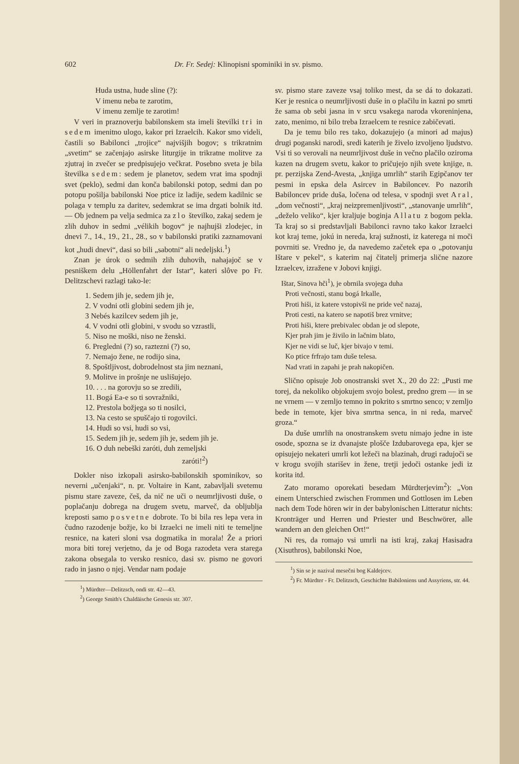602 Dr. Fr. Sedej: Klinopisni spominiki in sv. pismo.
Huda ustna, hude sline (?):
V imenu neba te zarotim,
V imenu zemlje te zarotim!
V veri in praznoverju babilonskem sta imeli številki tri in sedem imenitno ulogo, kakor pri Izraelcih. Kakor smo videli, častili so Babilonci „trojice“ najvišjih bogov; s trikratnim „svetim“ se začenjajo asirske liturgije in trikratne molitve za zjutraj in zvečer se predpisujejo večkrat. Posebno sveta je bila številka sedem: sedem je planetov, sedem vrat ima spodnji svet (peklo), sedmi dan konča babilonski potop, sedmi dan po potopu pošilja babilonski Noe ptice iz ladije, sedem kadilnic se polaga v templu za daritev, sedemkrat se ima drgati bolnik itd. — Ob jednem pa velja sedmica za zlo številko, zakaj sedem je zlih duhov in sedmi „vélikih bogov“ je najhujši zlodejec, in dnevi 7., 14., 19., 21., 28., so v babilonski pratiki zaznamovani kot „hudi dnevi“, dasi so bili „sabotni“ ali nedeljski.<sup>1</sup>)
Znan je úrok o sedmih zlih duhovih, nahajajoč se v pesniškem delu „Höllenfahrt der Istar“, kateri slôve po Fr. Delitzschevi razlagi tako-le:
1. Sedem jih je, sedem jih je,
2. V vodni otli globini sedem jih je,
3 Nebés kazilcev sedem jih je,
4. V vodni otli globini, v svodu so vzrastli,
5. Niso ne moški, niso ne ženski.
6. Pregledni (?) so, raztezni (?) so,
7. Nemajo žene, ne rodijo sina,
8. Spoštljivost, dobrodelnost sta jim neznani,
9. Molitve in prošnje ne uslišujejo.
10. . . . na gorovju so se zredili,
11. Bogá Ea-e so ti sovražniki,
12. Prestola božjega so ti nosilci,
13. Na cesto se spuščajo ti rogovilci.
14. Hudi so vsi, hudi so vsi,
15. Sedem jih je, sedem jih je, sedem jih je.
16. O duh nebeški zaróti, duh zemeljski
zaróti!<sup>2</sup>)
Dokler niso izkopali asirsko-babilonskih spominikov, so neverni „učenjaki“, n. pr. Voltaire in Kant, zabavljali svetemu pismu stare zaveze, češ, da nič ne uči o neumrljivosti duše, o poplačanju dobrega na drugem svetu, marveč, da obljublja kreposti samo posvetne dobrote. To bi bila res lepa vera in čudno razodenje božje, ko bi Izraelci ne imeli niti te temeljne resnice, na kateri sloni vsa dogmatika in morala! Že a priori mora biti torej verjetno, da je od Boga razodeta vera starega zakona obsegala to versko resnico, dasi sv. pismo ne govori rado in jasno o njej. Vendar nam podaje
<sup>1</sup>) Mürdter—Delitzsch, ondi str. 42—43.
<sup>2</sup>) George Smith's Chaldäische Genesis str. 307.
sv. pismo stare zaveze vsaj toliko mest, da se dá to dokazati. Ker je resnica o neumrljivosti duše in o plačilu in kazni po smrti že sama ob sebi jasna in v srcu vsakega naroda vkoreninjena, zato, menimo, ni bilo treba Izraelcem te resnice zabičevati.
Da je temu bilo res tako, dokazujejo (a minori ad majus) drugi poganski narodi, sredi katerih je živelo izvoljeno ljudstvo. Vsi ti so verovali na neumrljivost duše in večno plačilo oziroma kazen na drugem svetu, kakor to pričujejo njih svete knjige, n. pr. perzijska Zend-Avesta, „knjiga umrlih“ starih Egipčanov ter pesmi in epska dela Asircev in Babiloncev. Po nazorih Babiloncev pride duša, ločena od telesa, v spodnji svet Aral, „dom večnosti“, „kraj neizpremenljivosti“, „stanovanje umrlih“, „deželo veliko“, kjer kraljuje boginja Allatu z bogom pekla. Ta kraj so si predstavljali Babilonci ravno tako kakor Izraelci kot kraj teme, jokú in nereda, kraj sužnosti, iz katerega ni moči povrniti se. Vredno je, da navedemo začetek epa o „potovanju Ištare v pekel“, s katerim naj čitatelj primerja slične nazore Izraelcev, izražene v Jobovi knjigi.
Ištar, Sinova hči<sup>1</sup>), je obrnila svojega duha
Proti večnosti, stanu bogá Irkalle,
Proti hiši, iz katere vstopivši ne pride več nazaj,
Proti cesti, na katero se napotiš brez vrnitve;
Proti hiši, ktere prebivalec obdan je od slepote,
Kjer prah jim je živilo in lačnim blato,
Kjer ne vidi se luč, kjer bivajo v temi.
Ko ptice frfrajo tam duše telesa.
Nad vrati in zapahi je prah nakopičen.
Slično opisuje Job onostranski svet X., 20 do 22: „Pusti me torej, da nekoliko objokujem svojo bolest, predno grem — in se ne vrnem — v zemljo temno in pokrito s smrtno senco; v zemljo bede in temote, kjer biva smrtna senca, in ni reda, marveč groza.“
Da duše umrlih na onostranskem svetu nimajo jedne in iste osode, spozna se iz dvanajste plošče Izdubarovega epa, kjer se opisujejo nekateri umrli kot ležeči na blazinah, drugi radujoči se v krogu svojih starišev in žene, tretji jedoči ostanke jedi iz korita itd.
Zato moramo oporekati besedam Mürdterjevim<sup>2</sup>): „Von einem Unterschied zwischen Frommen und Gottlosen im Leben nach dem Tode hören wir in der babylonischen Litteratur nichts: Kronträger und Herren und Priester und Beschwörer, alle wandern an den gleichen Ort!“
Ni res, da romajo vsi umrli na isti kraj, zakaj Hasisadra (Xisuthros), babilonski Noe,
<sup>1</sup>) Sin se je nazival mesečni bog Kaldejcev.
<sup>2</sup>) Fr. Mürdter - Fr. Delitzsch, Geschichte Babiloniens und Assyriens, str. 44.